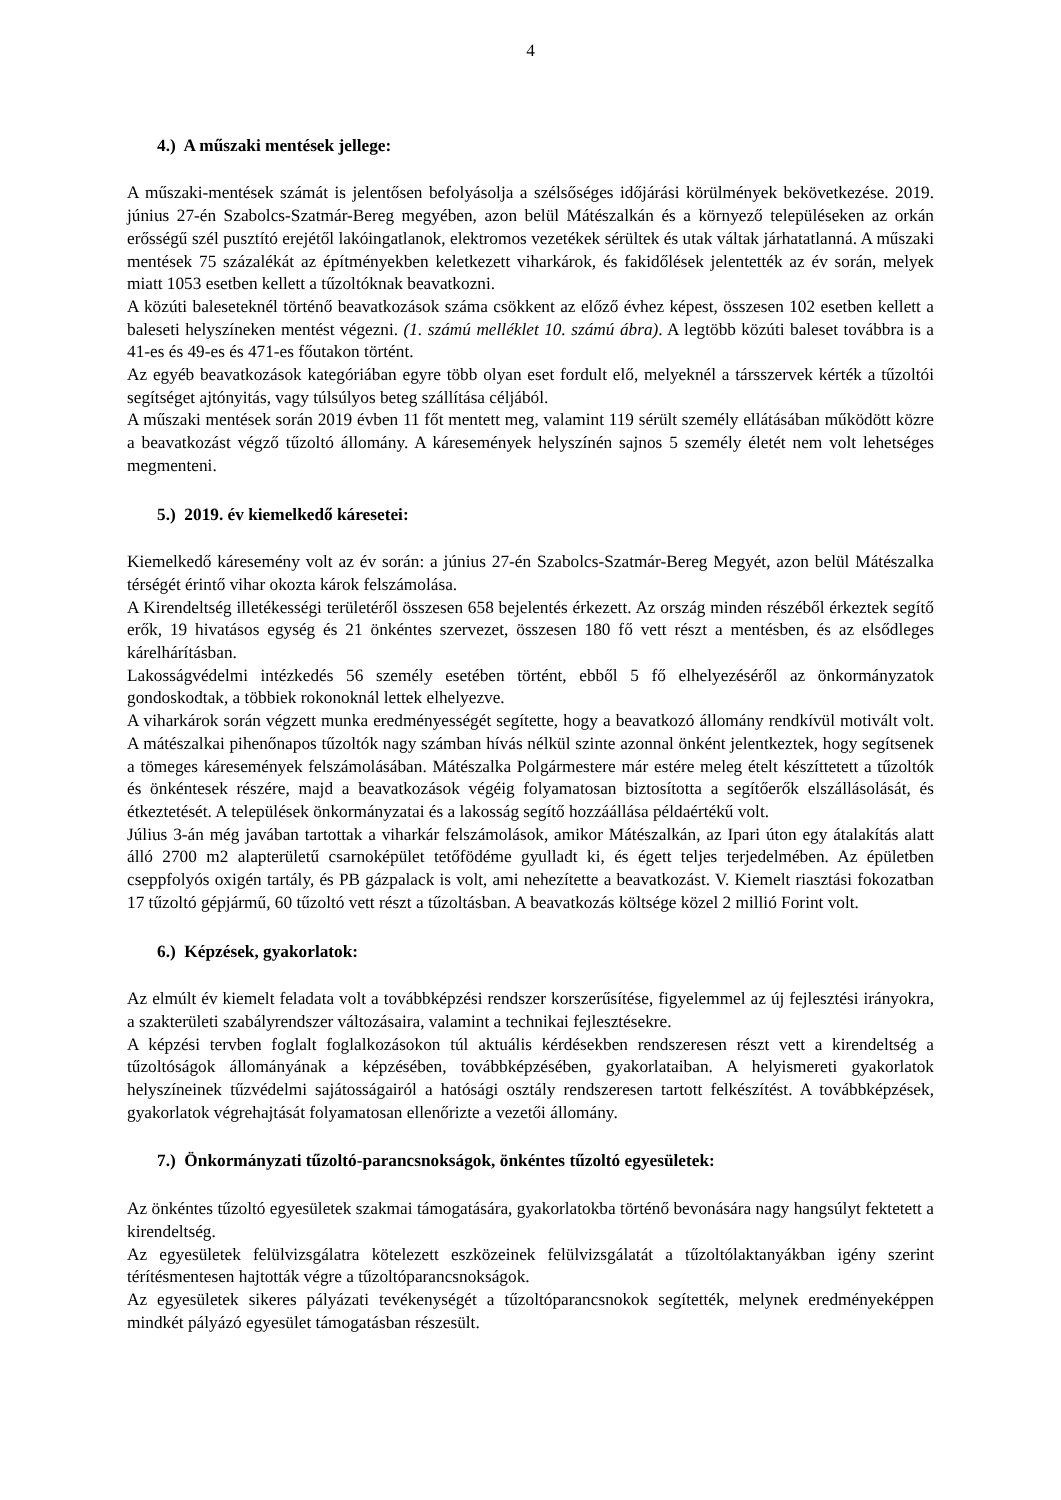4
4.) A műszaki mentések jellege:
A műszaki-mentések számát is jelentősen befolyásolja a szélsőséges időjárási körülmények bekövetkezése. 2019. június 27-én Szabolcs-Szatmár-Bereg megyében, azon belül Mátészalkán és a környező településeken az orkán erősségű szél pusztító erejétől lakóingatlanok, elektromos vezetékek sérültek és utak váltak járhatatlanná. A műszaki mentések 75 százalékát az építményekben keletkezett viharkárok, és fakidőlések jelentették az év során, melyek miatt 1053 esetben kellett a tűzoltóknak beavatkozni.
A közúti baleseteknél történő beavatkozások száma csökkent az előző évhez képest, összesen 102 esetben kellett a baleseti helyszíneken mentést végezni. (1. számú melléklet 10. számú ábra). A legtöbb közúti baleset továbbra is a 41-es és 49-es és 471-es főutakon történt.
Az egyéb beavatkozások kategóriában egyre több olyan eset fordult elő, melyeknél a társszervek kérték a tűzoltói segítséget ajtónyitás, vagy túlsúlyos beteg szállítása céljából.
A műszaki mentések során 2019 évben 11 főt mentett meg, valamint 119 sérült személy ellátásában működött közre a beavatkozást végző tűzoltó állomány. A káresemények helyszínén sajnos 5 személy életét nem volt lehetséges megmenteni.
5.) 2019. év kiemelkedő káresetei:
Kiemelkedő káresemény volt az év során: a június 27-én Szabolcs-Szatmár-Bereg Megyét, azon belül Mátészalka térségét érintő vihar okozta károk felszámolása.
A Kirendeltség illetékességi területéről összesen 658 bejelentés érkezett. Az ország minden részéből érkeztek segítő erők, 19 hivatásos egység és 21 önkéntes szervezet, összesen 180 fő vett részt a mentésben, és az elsődleges kárelhárításban.
Lakosságvédelmi intézkedés 56 személy esetében történt, ebből 5 fő elhelyezéséről az önkormányzatok gondoskodtak, a többiek rokonoknál lettek elhelyezve.
A viharkárok során végzett munka eredményességét segítette, hogy a beavatkozó állomány rendkívül motivált volt. A mátészalkai pihenőnapos tűzoltók nagy számban hívás nélkül szinte azonnal önként jelentkeztek, hogy segítsenek a tömeges káresemények felszámolásában. Mátészalka Polgármestere már estére meleg ételt készíttetett a tűzoltók és önkéntesek részére, majd a beavatkozások végéig folyamatosan biztosította a segítőerők elszállásolását, és étkeztetését. A települések önkormányzatai és a lakosság segítő hozzáállása példaértékű volt.
Július 3-án még javában tartottak a viharkár felszámolások, amikor Mátészalkán, az Ipari úton egy átalakítás alatt álló 2700 m2 alapterületű csarnoképület tetőfödéme gyulladt ki, és égett teljes terjedelmében. Az épületben cseppfolyós oxigén tartály, és PB gázpalack is volt, ami nehezítette a beavatkozást. V. Kiemelt riasztási fokozatban 17 tűzoltó gépjármű, 60 tűzoltó vett részt a tűzoltásban. A beavatkozás költsége közel 2 millió Forint volt.
6.) Képzések, gyakorlatok:
Az elmúlt év kiemelt feladata volt a továbbképzési rendszer korszerűsítése, figyelemmel az új fejlesztési irányokra, a szakterületi szabályrendszer változásaira, valamint a technikai fejlesztésekre.
A képzési tervben foglalt foglalkozásokon túl aktuális kérdésekben rendszeresen részt vett a kirendeltség a tűzoltóságok állományának a képzésében, továbbképzésében, gyakorlataiban. A helyismereti gyakorlatok helyszíneinek tűzvédelmi sajátosságairól a hatósági osztály rendszeresen tartott felkészítést. A továbbképzések, gyakorlatok végrehajtását folyamatosan ellenőrizte a vezetői állomány.
7.) Önkormányzati tűzoltó-parancsnokságok, önkéntes tűzoltó egyesületek:
Az önkéntes tűzoltó egyesületek szakmai támogatására, gyakorlatokba történő bevonására nagy hangsúlyt fektetett a kirendeltség.
Az egyesületek felülvizsgálatra kötelezett eszközeinek felülvizsgálatát a tűzoltólaktanyákban igény szerint térítésmentesen hajtották végre a tűzoltóparancsnokságok.
Az egyesületek sikeres pályázati tevékenységét a tűzoltóparancsnokok segítették, melynek eredményeképpen mindkét pályázó egyesület támogatásban részesült.